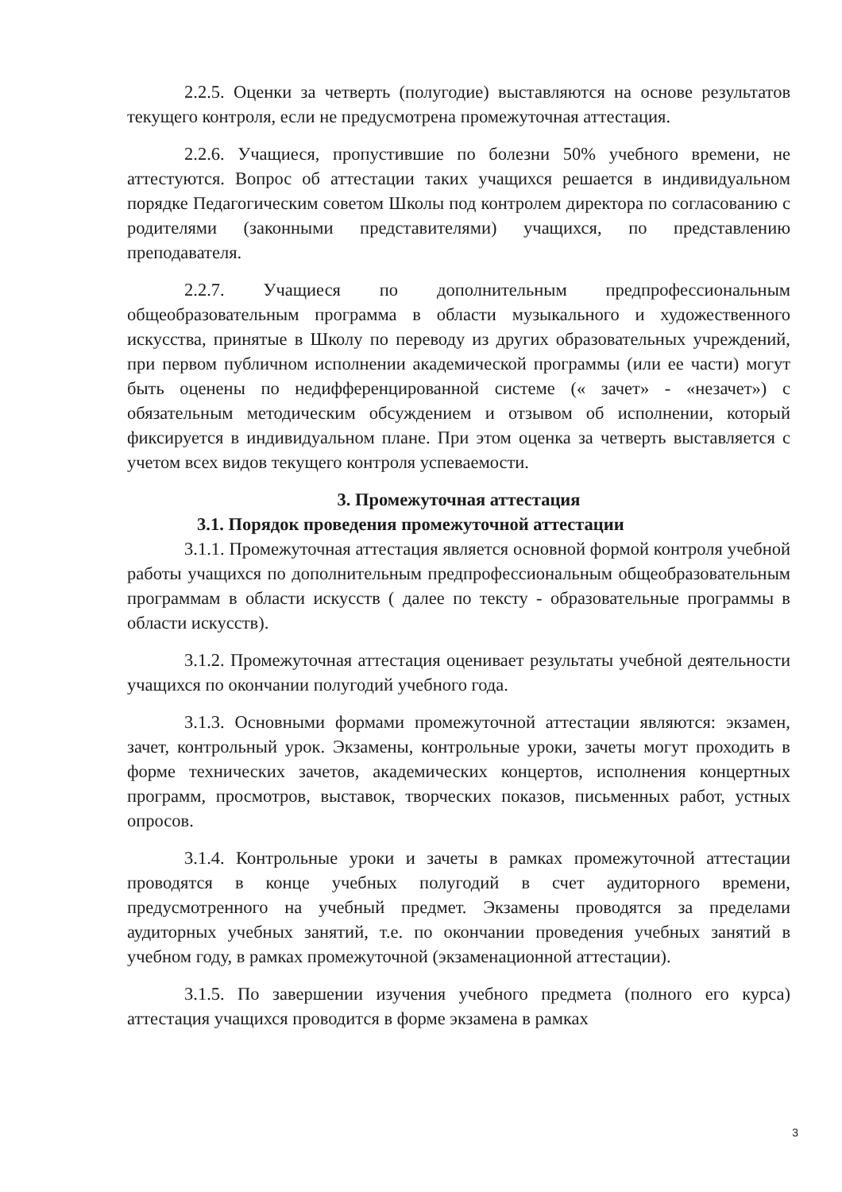2.2.5. Оценки за четверть (полугодие) выставляются на основе результатов текущего контроля, если не предусмотрена промежуточная аттестация.
2.2.6. Учащиеся, пропустившие по болезни 50% учебного времени, не аттестуются. Вопрос об аттестации таких учащихся решается в индивидуальном порядке Педагогическим советом Школы под контролем директора по согласованию с родителями (законными представителями) учащихся, по представлению преподавателя.
2.2.7. Учащиеся по дополнительным предпрофессиональным общеобразовательным программа в области музыкального и художественного искусства, принятые в Школу по переводу из других образовательных учреждений, при первом публичном исполнении академической программы (или ее части) могут быть оценены по недифференцированной системе (« зачет» - «незачет») с обязательным методическим обсуждением и отзывом об исполнении, который фиксируется в индивидуальном плане. При этом оценка за четверть выставляется с учетом всех видов текущего контроля успеваемости.
3. Промежуточная аттестация
3.1. Порядок проведения промежуточной аттестации
3.1.1. Промежуточная аттестация является основной формой контроля учебной работы учащихся по дополнительным предпрофессиональным общеобразовательным программам в области искусств ( далее по тексту - образовательные программы в области искусств).
3.1.2. Промежуточная аттестация оценивает результаты учебной деятельности учащихся по окончании полугодий учебного года.
3.1.3. Основными формами промежуточной аттестации являются: экзамен, зачет, контрольный урок. Экзамены, контрольные уроки, зачеты могут проходить в форме технических зачетов, академических концертов, исполнения концертных программ, просмотров, выставок, творческих показов, письменных работ, устных опросов.
3.1.4. Контрольные уроки и зачеты в рамках промежуточной аттестации проводятся в конце учебных полугодий в счет аудиторного времени, предусмотренного на учебный предмет. Экзамены проводятся за пределами аудиторных учебных занятий, т.е. по окончании проведения учебных занятий в учебном году, в рамках промежуточной (экзаменационной аттестации).
3.1.5. По завершении изучения учебного предмета (полного его курса) аттестация учащихся проводится в форме экзамена в рамках
3